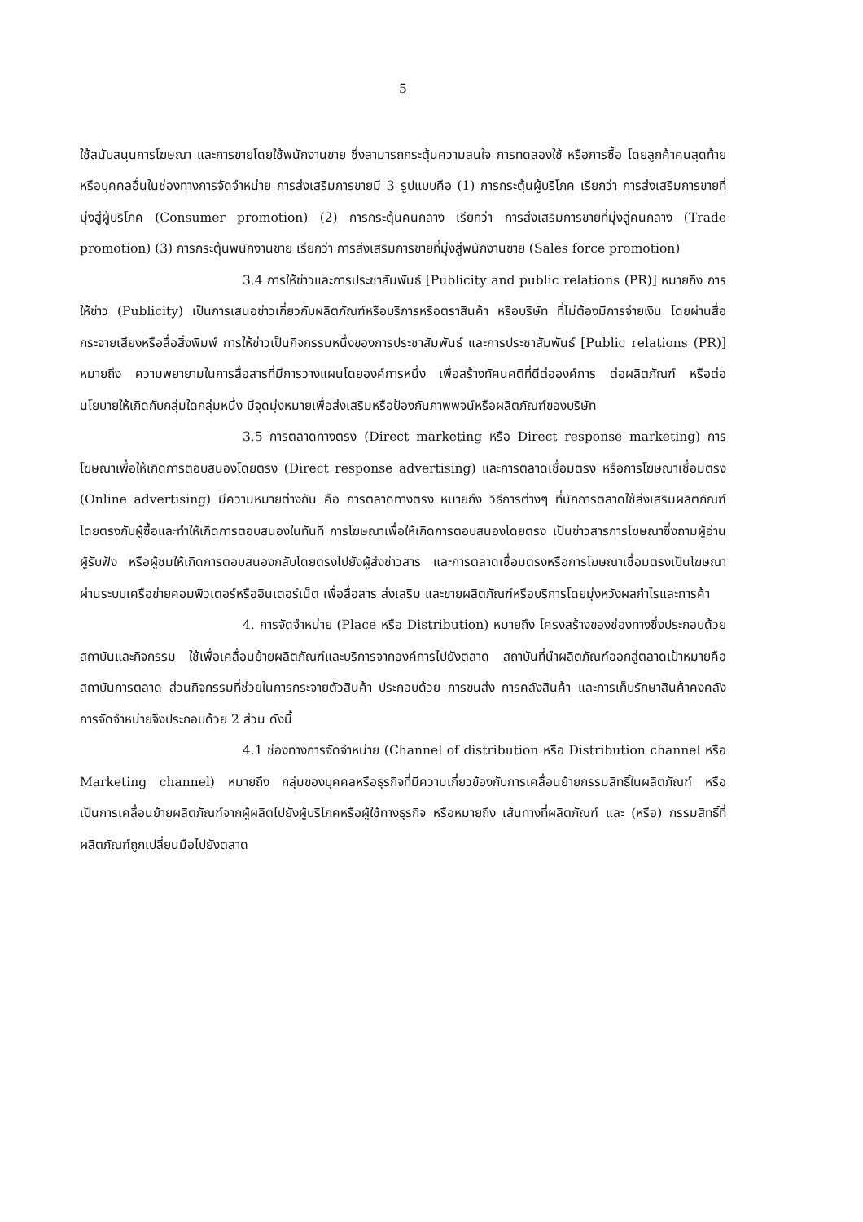5
ใช้สนับสนุนการโฆษณา และการขายโดยใช้พนักงานขาย ซึ่งสามารถกระตุ้นความสนใจ การทดลองใช้ หรือการซื้อ โดยลูกค้าคนสุดท้ายหรือบุคคลอื่นในช่องทางการจัดจำหน่าย การส่งเสริมการขายมี 3 รูปแบบคือ (1) การกระตุ้นผู้บริโภค เรียกว่า การส่งเสริมการขายที่มุ่งสู่ผู้บริโภค (Consumer promotion) (2) การกระตุ้นคนกลาง เรียกว่า การส่งเสริมการขายที่มุ่งสู่คนกลาง (Trade promotion) (3) การกระตุ้นพนักงานขาย เรียกว่า การส่งเสริมการขายที่มุ่งสู่พนักงานขาย (Sales force promotion)
3.4 การให้ข่าวและการประชาสัมพันธ์ [Publicity and public relations (PR)] หมายถึง การให้ข่าว (Publicity) เป็นการเสนอข่าวเกี่ยวกับผลิตภัณฑ์หรือบริการหรือตราสินค้า หรือบริษัท ที่ไม่ต้องมีการจ่ายเงิน โดยผ่านสื่อกระจายเสียงหรือสื่อสิ่งพิมพ์ การให้ข่าวเป็นกิจกรรมหนึ่งของการประชาสัมพันธ์ และการประชาสัมพันธ์ [Public relations (PR)] หมายถึง ความพยายามในการสื่อสารที่มีการวางแผนโดยองค์การหนึ่ง เพื่อสร้างทัศนคติที่ดีต่อองค์การ ต่อผลิตภัณฑ์ หรือต่อนโยบายให้เกิดกับกลุ่มใดกลุ่มหนึ่ง มีจุดมุ่งหมายเพื่อส่งเสริมหรือป้องกันภาพพจน์หรือผลิตภัณฑ์ของบริษัท
3.5 การตลาดทางตรง (Direct marketing หรือ Direct response marketing) การโฆษณาเพื่อให้เกิดการตอบสนองโดยตรง (Direct response advertising) และการตลาดเชื่อมตรง หรือการโฆษณาเชื่อมตรง (Online advertising) มีความหมายต่างกัน คือ การตลาดทางตรง หมายถึง วิธีการต่างๆ ที่นักการตลาดใช้ส่งเสริมผลิตภัณฑ์โดยตรงกับผู้ซื้อและทำให้เกิดการตอบสนองในทันที การโฆษณาเพื่อให้เกิดการตอบสนองโดยตรง เป็นข่าวสารการโฆษณาซึ่งถามผู้อ่าน ผู้รับฟัง หรือผู้ชมให้เกิดการตอบสนองกลับโดยตรงไปยังผู้ส่งข่าวสาร และการตลาดเชื่อมตรงหรือการโฆษณาเชื่อมตรงเป็นโฆษณาผ่านระบบเครือข่ายคอมพิวเตอร์หรืออินเตอร์เน็ต เพื่อสื่อสาร ส่งเสริม และขายผลิตภัณฑ์หรือบริการโดยมุ่งหวังผลกำไรและการค้า
4. การจัดจำหน่าย (Place หรือ Distribution) หมายถึง โครงสร้างของช่องทางซึ่งประกอบด้วยสถาบันและกิจกรรม ใช้เพื่อเคลื่อนย้ายผลิตภัณฑ์และบริการจากองค์การไปยังตลาด สถาบันที่นำผลิตภัณฑ์ออกสู่ตลาดเป้าหมายคือสถาบันการตลาด ส่วนกิจกรรมที่ช่วยในการกระจายตัวสินค้า ประกอบด้วย การขนส่ง การคลังสินค้า และการเก็บรักษาสินค้าคงคลัง การจัดจำหน่ายจึงประกอบด้วย 2 ส่วน ดังนี้
4.1 ช่องทางการจัดจำหน่าย (Channel of distribution หรือ Distribution channel หรือ Marketing channel) หมายถึง กลุ่มของบุคคลหรือธุรกิจที่มีความเกี่ยวข้องกับการเคลื่อนย้ายกรรมสิทธิ์ในผลิตภัณฑ์ หรือเป็นการเคลื่อนย้ายผลิตภัณฑ์จากผู้ผลิตไปยังผู้บริโภคหรือผู้ใช้ทางธุรกิจ หรือหมายถึง เส้นทางที่ผลิตภัณฑ์ และ (หรือ) กรรมสิทธิ์ที่ผลิตภัณฑ์ถูกเปลี่ยนมือไปยังตลาด